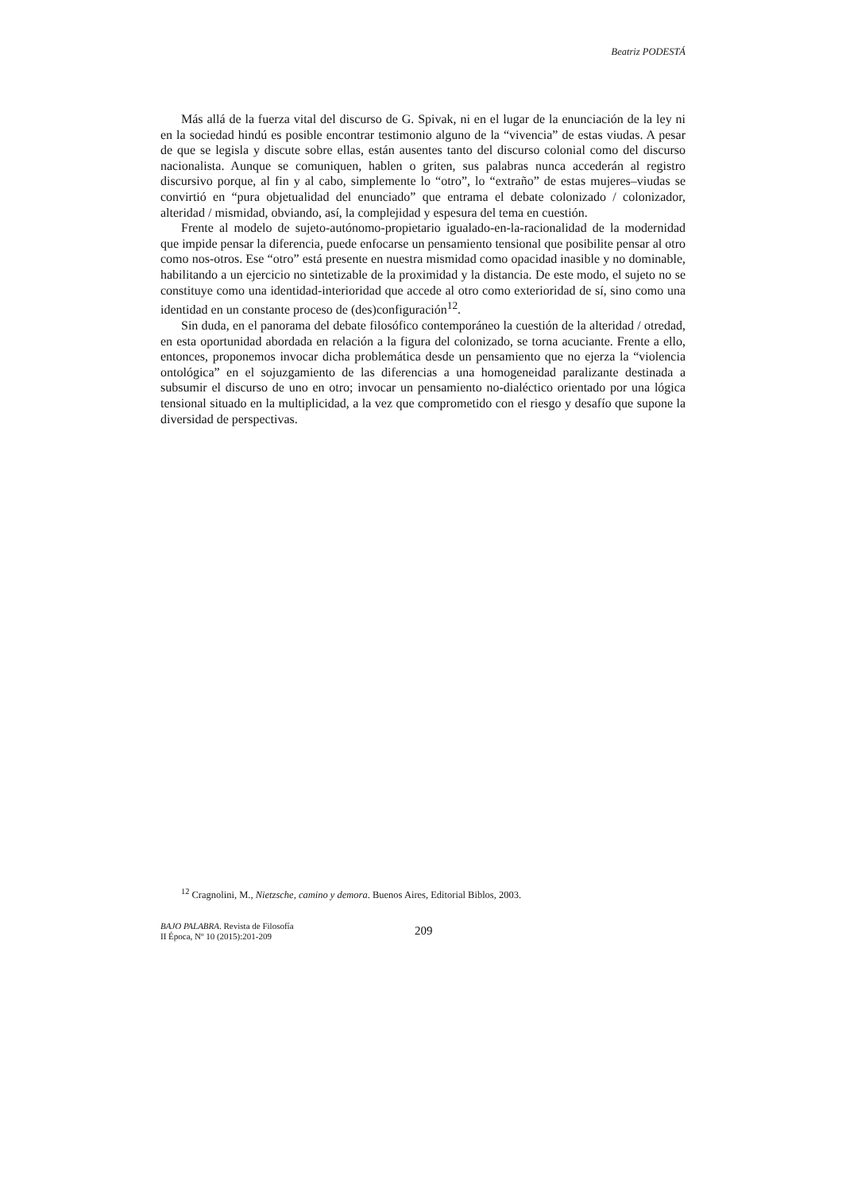Beatriz PODESTÁ
Más allá de la fuerza vital del discurso de G. Spivak, ni en el lugar de la enunciación de la ley ni en la sociedad hindú es posible encontrar testimonio alguno de la “vivencia” de estas viudas. A pesar de que se legisla y discute sobre ellas, están ausentes tanto del discurso colonial como del discurso nacionalista. Aunque se comuniquen, hablen o griten, sus palabras nunca accederán al registro discursivo porque, al fin y al cabo, simplemente lo “otro”, lo “extraño” de estas mujeres–viudas se convirtió en “pura objetualidad del enunciado” que entrama el debate colonizado / colonizador, alteridad / mismidad, obviando, así, la complejidad y espesura del tema en cuestión.
Frente al modelo de sujeto-autónomo-propietario igualado-en-la-racionalidad de la modernidad que impide pensar la diferencia, puede enfocarse un pensamiento tensional que posibilite pensar al otro como nos-otros. Ese “otro” está presente en nuestra mismidad como opacidad inasible y no dominable, habilitando a un ejercicio no sintetizable de la proximidad y la distancia. De este modo, el sujeto no se constituye como una identidad-interioridad que accede al otro como exterioridad de sí, sino como una identidad en un constante proceso de (des)configuración<sup>12</sup>.
Sin duda, en el panorama del debate filosófico contemporáneo la cuestión de la alteridad / otredad, en esta oportunidad abordada en relación a la figura del colonizado, se torna acuciante. Frente a ello, entonces, proponemos invocar dicha problemática desde un pensamiento que no ejerza la “violencia ontológica” en el sojuzgamiento de las diferencias a una homogeneidad paralizante destinada a subsumir el discurso de uno en otro; invocar un pensamiento no-dialéctico orientado por una lógica tensional situado en la multiplicidad, a la vez que comprometido con el riesgo y desafío que supone la diversidad de perspectivas.
<sup>12</sup> Cragnolini, M., Nietzsche, camino y demora. Buenos Aires, Editorial Biblos, 2003.
BAJO PALABRA. Revista de Filosofía
II Época, Nº 10 (2015):201-209
209